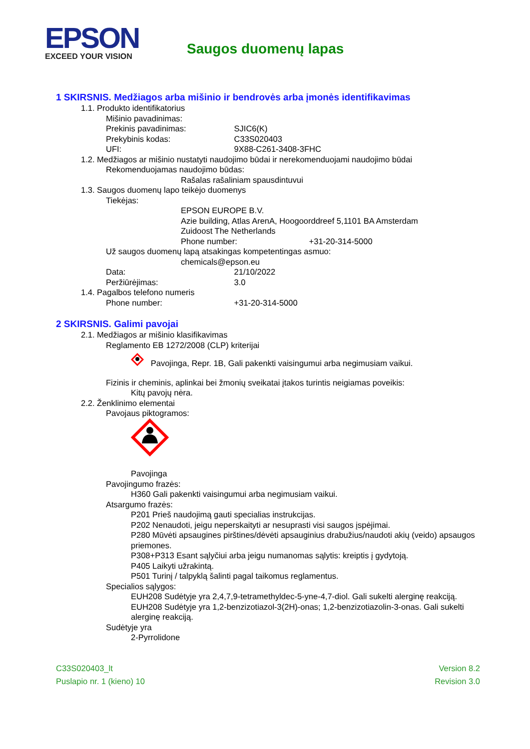EPSON
EXCEED YOUR VISION
Saugos duomenų lapas
1 SKIRSNIS. Medžiagos arba mišinio ir bendrovės arba įmonės identifikavimas
1.1. Produkto identifikatorius
Mišinio pavadinimas:
Prekinis pavadinimas: SJIC6(K)
Prekybinis kodas: C33S020403
UFI: 9X88-C261-3408-3FHC
1.2. Medžiagos ar mišinio nustatyti naudojimo būdai ir nerekomenduojami naudojimo būdai
Rekomenduojamas naudojimo būdas:
Rašalas rašaliniam spausdintuvui
1.3. Saugos duomenų lapo teikėjo duomenys
Tiekėjas:
EPSON EUROPE B.V.
Azie building, Atlas ArenA, Hoogoorddreef 5,1101 BA Amsterdam
Zuidoost The Netherlands
Phone number: +31-20-314-5000
Už saugos duomenų lapą atsakingas kompetentingas asmuo:
chemicals@epson.eu
Data: 21/10/2022
Peržiūrėjimas: 3.0
1.4. Pagalbos telefono numeris
Phone number: +31-20-314-5000
2 SKIRSNIS. Galimi pavojai
2.1. Medžiagos ar mišinio klasifikavimas
Reglamento EB 1272/2008 (CLP) kriterijai
Pavojinga, Repr. 1B, Gali pakenkti vaisingumui arba negimusiam vaikui.
Fizinis ir cheminis, aplinkai bei žmonių sveikatai įtakos turintis neigiamas poveikis:
Kitų pavojų nėra.
2.2. Ženklinimo elementai
Pavojaus piktogramos:
Pavojinga
Pavojingumo frazės:
H360 Gali pakenkti vaisingumui arba negimusiam vaikui.
Atsargumo frazės:
P201 Prieš naudojimą gauti specialias instrukcijas.
P202 Nenaudoti, jeigu neperskaityti ar nesuprasti visi saugos įspėjimai.
P280 Mūvėti apsaugines pirštines/dėvėti apsauginius drabužius/naudoti akių (veido) apsaugos priemones.
P308+P313 Esant sąlyčiui arba jeigu numanomas sąlytis: kreiptis į gydytoją.
P405 Laikyti užrakintą.
P501 Turinį / talpyklą šalinti pagal taikomus reglamentus.
Specialios sąlygos:
EUH208 Sudėtyje yra 2,4,7,9-tetramethyldec-5-yne-4,7-diol. Gali sukelti alerginę reakciją.
EUH208 Sudėtyje yra 1,2-benzizotiazol-3(2H)-onas; 1,2-benzizotiazolin-3-onas. Gali sukelti alerginę reakciją.
Sudėtyje yra
2-Pyrrolidone
C33S020403_lt
Puslapio nr. 1 (kieno) 10
Version 8.2
Revision 3.0